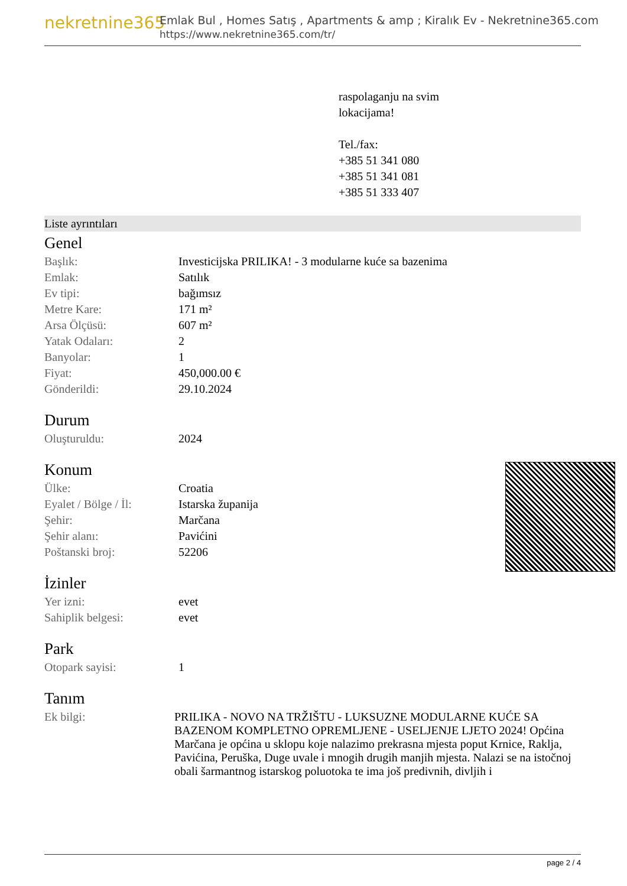nekretnine365
Emlak Bul , Homes Satış , Apartments & amp ; Kiralık Ev - Nekretnine365.com
https://www.nekretnine365.com/tr/
raspolaganju na svim
lokacijama!
Tel./fax:
+385 51 341 080
+385 51 341 081
+385 51 333 407
Liste ayrıntıları
Genel
| Başlık: | Investicijska PRILIKA! - 3 modularne kuće sa bazenima |
| Emlak: | Satılık |
| Ev tipi: | bağımsız |
| Metre Kare: | 171 m² |
| Arsa Ölçüsü: | 607 m² |
| Yatak Odaları: | 2 |
| Banyolar: | 1 |
| Fiyat: | 450,000.00 € |
| Gönderildi: | 29.10.2024 |
Durum
| Oluşturuldu: | 2024 |
Konum
| Ülke: | Croatia |
| Eyalet / Bölge / İl: | Istarska županija |
| Şehir: | Marčana |
| Şehir alanı: | Pavićini |
| Poštanski broj: | 52206 |
İzinler
| Yer izni: | evet |
| Sahiplik belgesi: | evet |
Park
| Otopark sayisi: | 1 |
Tanım
| Ek bilgi: | PRILIKA - NOVO NA TRŽIŠTU - LUKSUZNE MODULARNE KUĆE SA BAZENOM KOMPLETNO OPREMLJENE - USELJENJE LJETO 2024! Općina Marčana je općina u sklopu koje nalazimo prekrasna mjesta poput Krnice, Raklja, Pavićina, Peruška, Duge uvale i mnogih drugih manjih mjesta. Nalazi se na istočnoj obali šarmantnog istarskog poluotoka te ima još predivnih, divljih i |
page 2 / 4